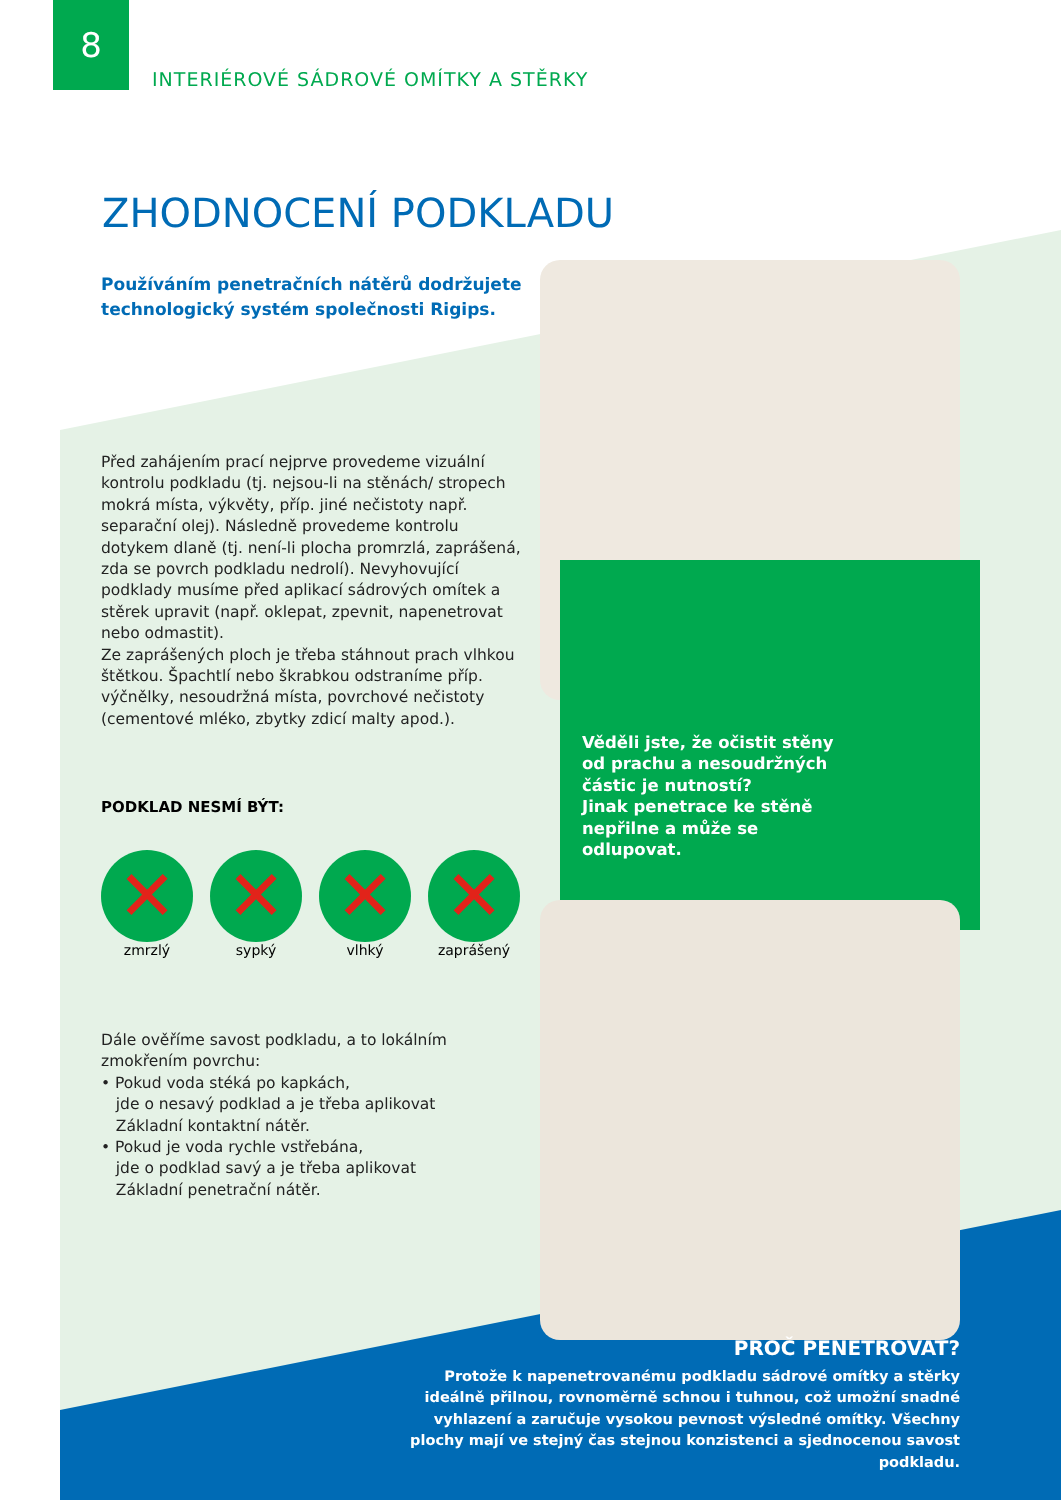8
INTERIÉROVÉ SÁDROVÉ OMÍTKY A STĚRKY
ZHODNOCENÍ PODKLADU
Používáním penetračních nátěrů dodržujete
technologický systém společnosti Rigips.
Před zahájením prací nejprve provedeme vizuální kontrolu podkladu (tj. nejsou-li na stěnách/ stropech mokrá místa, výkvěty, příp. jiné nečistoty např. separační olej). Následně provedeme kontrolu dotykem dlaně (tj. není-li plocha promrzlá, zaprášená, zda se povrch podkladu nedrolí). Nevyhovující podklady musíme před aplikací sádrových omítek a stěrek upravit (např. oklepat, zpevnit, napenetrovat nebo odmastit).
Ze zaprášených ploch je třeba stáhnout prach vlhkou štětkou. Špachtlí nebo škrabkou odstraníme příp. výčnělky, nesoudržná místa, povrchové nečistoty (cementové mléko, zbytky zdicí malty apod.).
PODKLAD NESMÍ BÝT:
✕
zmrzlý
✕
sypký
✕
vlhký
✕
zaprášený
Dále ověříme savost podkladu, a to lokálním zmokřením povrchu:
• Pokud voda stéká po kapkách,
jde o nesavý podklad a je třeba aplikovat
Základní kontaktní nátěr.
• Pokud je voda rychle vstřebána,
jde o podklad savý a je třeba aplikovat
Základní penetrační nátěr.
Věděli jste, že očistit stěny
od prachu a nesoudržných
částic je nutností?
Jinak penetrace ke stěně
nepřilne a může se
odlupovat.
PROČ PENETROVAT?
Protože k napenetrovanému podkladu sádrové omítky a stěrky ideálně přilnou, rovnoměrně schnou i tuhnou, což umožní snadné vyhlazení a zaručuje vysokou pevnost výsledné omítky. Všechny plochy mají ve stejný čas stejnou konzistenci a sjednocenou savost podkladu.